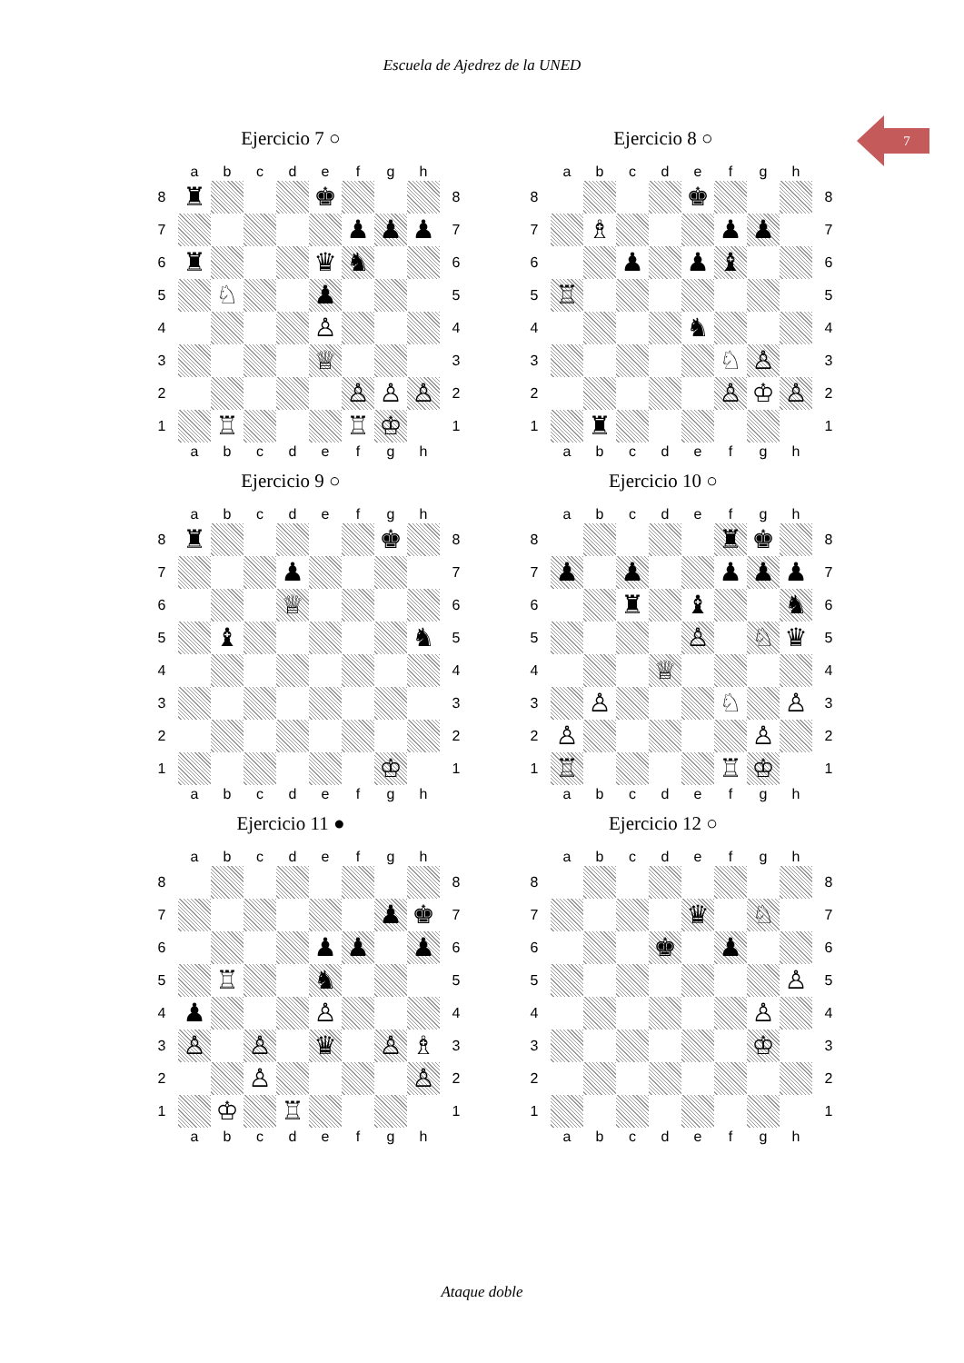Escuela de Ajedrez de la UNED
7
Ejercicio 7 ○
| | a | b | c | d | e | f | g | h | |
| 8 | ♜ | | | | ♚ | | | | 8 |
| 7 | | | | | | ♟ | ♟ | ♟ | 7 |
| 6 | ♜ | | | | ♛ | ♞ | | | 6 |
| 5 | | ♘ | | | ♟ | | | | 5 |
| 4 | | | | | ♙ | | | | 4 |
| 3 | | | | | ♕ | | | | 3 |
| 2 | | | | | | ♙ | ♙ | ♙ | 2 |
| 1 | | ♖ | | | | ♖ | ♔ | | 1 |
| | a | b | c | d | e | f | g | h | |
Ejercicio 8 ○
| | a | b | c | d | e | f | g | h | |
| 8 | | | | | ♚ | | | | 8 |
| 7 | | ♗ | | | | ♟ | ♟ | | 7 |
| 6 | | | ♟ | | ♟ | ♝ | | | 6 |
| 5 | ♖ | | | | | | | | 5 |
| 4 | | | | | ♞ | | | | 4 |
| 3 | | | | | | ♘ | ♙ | | 3 |
| 2 | | | | | | ♙ | ♔ | ♙ | 2 |
| 1 | | ♜ | | | | | | | 1 |
| | a | b | c | d | e | f | g | h | |
Ejercicio 9 ○
| | a | b | c | d | e | f | g | h | |
| 8 | ♜ | | | | | | ♚ | | 8 |
| 7 | | | | ♟ | | | | | 7 |
| 6 | | | | ♕ | | | | | 6 |
| 5 | | ♝ | | | | | | ♞ | 5 |
| 4 | | | | | | | | | 4 |
| 3 | | | | | | | | | 3 |
| 2 | | | | | | | | | 2 |
| 1 | | | | | | | ♔ | | 1 |
| | a | b | c | d | e | f | g | h | |
Ejercicio 10 ○
| | a | b | c | d | e | f | g | h | |
| 8 | | | | | | ♜ | ♚ | | 8 |
| 7 | ♟ | | ♟ | | | ♟ | ♟ | ♟ | 7 |
| 6 | | | ♜ | | ♝ | | | ♞ | 6 |
| 5 | | | | | ♙ | | ♘ | ♛ | 5 |
| 4 | | | | ♕ | | | | | 4 |
| 3 | | ♙ | | | | ♘ | | ♙ | 3 |
| 2 | ♙ | | | | | | ♙ | | 2 |
| 1 | ♖ | | | | | ♖ | ♔ | | 1 |
| | a | b | c | d | e | f | g | h | |
Ejercicio 11 ●
| | a | b | c | d | e | f | g | h | |
| 8 | | | | | | | | | 8 |
| 7 | | | | | | | ♟ | ♚ | 7 |
| 6 | | | | | ♟ | ♟ | | ♟ | 6 |
| 5 | | ♖ | | | ♞ | | | | 5 |
| 4 | ♟ | | | | ♙ | | | | 4 |
| 3 | ♙ | | ♙ | | ♛ | | ♙ | ♗ | 3 |
| 2 | | | ♙ | | | | | ♙ | 2 |
| 1 | | ♔ | | ♖ | | | | | 1 |
| | a | b | c | d | e | f | g | h | |
Ejercicio 12 ○
| | a | b | c | d | e | f | g | h | |
| 8 | | | | | | | | | 8 |
| 7 | | | | | ♛ | | ♘ | | 7 |
| 6 | | | | ♚ | | ♟ | | | 6 |
| 5 | | | | | | | | ♙ | 5 |
| 4 | | | | | | | ♙ | | 4 |
| 3 | | | | | | | ♔ | | 3 |
| 2 | | | | | | | | | 2 |
| 1 | | | | | | | | | 1 |
| | a | b | c | d | e | f | g | h | |
Ataque doble